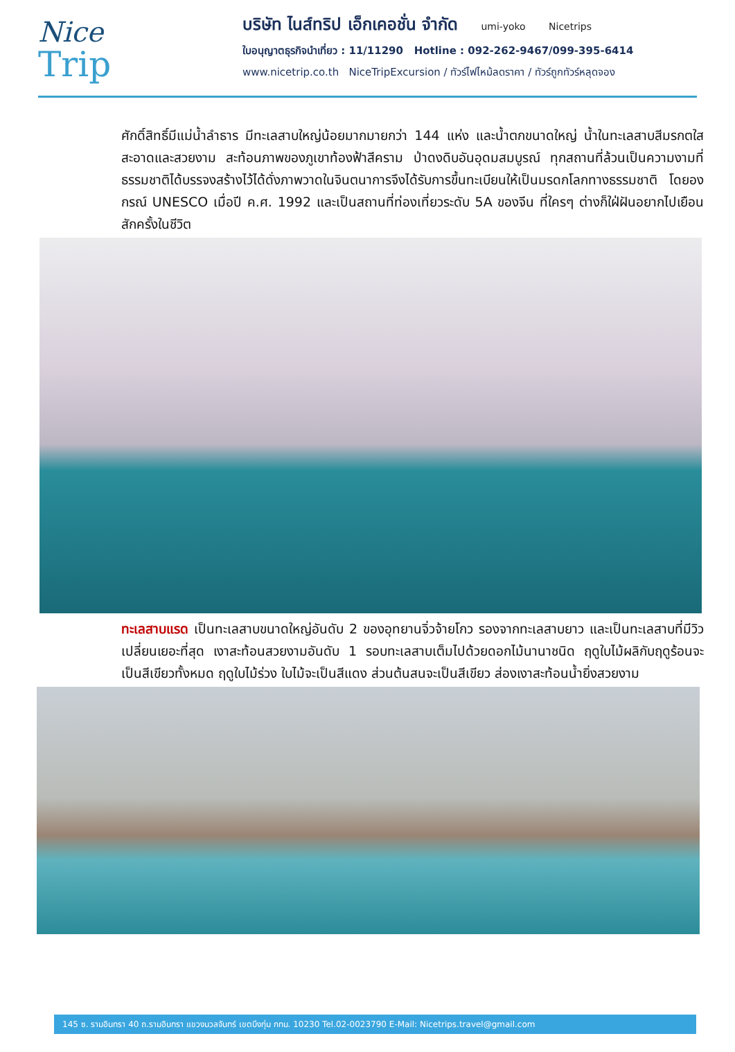Nice
Trip
บริษัท ไนส์ทริป เอ็กเคอชั่น จำกัด umi-yoko Nicetrips
ใบอนุญาตธุรกิจนำเที่ยว : 11/11290 Hotline : 092-262-9467/099-395-6414
www.nicetrip.co.th NiceTripExcursion / ทัวร์ไฟไหม้ลดราคา / ทัวร์ถูกทัวร์หลุดจอง
ศักดิ์สิทธิ์มีแม่น้ำลำธาร มีทะเลสาบใหญ่น้อยมากมายกว่า 144 แห่ง และน้ำตกขนาดใหญ่ น้ำในทะเลสาบสีมรกตใสสะอาดและสวยงาม สะท้อนภาพของภูเขาท้องฟ้าสีคราม ป่าดงดิบอันอุดมสมบูรณ์ ทุกสถานที่ล้วนเป็นความงามที่ธรรมชาติได้บรรจงสร้างไว้ได้ดั่งภาพวาดในจินตนาการจึงได้รับการขึ้นทะเบียนให้เป็นมรดกโลกทางธรรมชาติ โดยองกรณ์ UNESCO เมื่อปี ค.ศ. 1992 และเป็นสถานที่ท่องเที่ยวระดับ 5A ของจีน ที่ใครๆ ต่างก็ใฝ่ฝันอยากไปเยือนสักครั้งในชีวิต
ทะเลสาบแรด เป็นทะเลสาบขนาดใหญ่อันดับ 2 ของอุทยานจิ่วจ้ายโกว รองจากทะเลสาบยาว และเป็นทะเลสาบที่มีวิวเปลี่ยนเยอะที่สุด เงาสะท้อนสวยงามอันดับ 1 รอบทะเลสาบเต็มไปด้วยดอกไม้นานาชนิด ฤดูใบไม้ผลิกับฤดูร้อนจะเป็นสีเขียวทั้งหมด ฤดูใบไม้ร่วง ใบไม้จะเป็นสีแดง ส่วนต้นสนจะเป็นสีเขียว ส่องเงาสะท้อนน้ำยิ่งสวยงาม
145 ซ. รามอินทรา 40 ถ.รามอินทรา แขวงนวลจันทร์ เขตบึงกุ่ม กทม. 10230 Tel.02-0023790 E-Mail: Nicetrips.travel@gmail.com